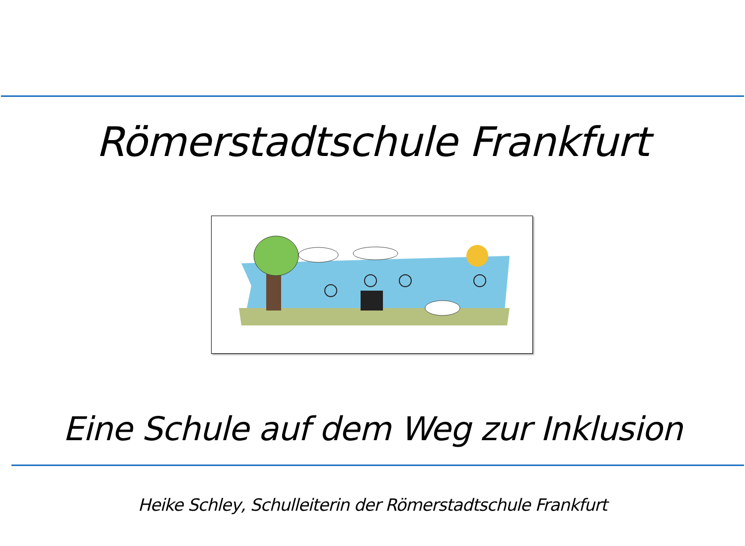Römerstadtschule Frankfurt
Eine Schule auf dem Weg zur Inklusion
Heike Schley, Schulleiterin der Römerstadtschule Frankfurt